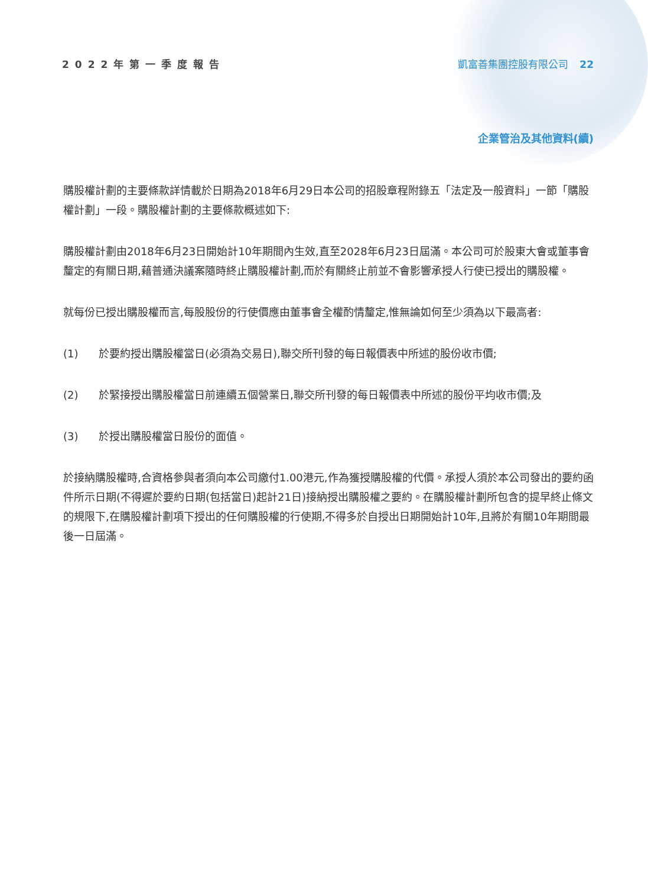2022年第一季度報告 凱富善集團控股有限公司 22
企業管治及其他資料(續)
購股權計劃的主要條款詳情載於日期為2018年6月29日本公司的招股章程附錄五「法定及一般資料」一節「購股權計劃」一段。購股權計劃的主要條款概述如下:
購股權計劃由2018年6月23日開始計10年期間內生效,直至2028年6月23日屆滿。本公司可於股東大會或董事會釐定的有關日期,藉普通決議案隨時終止購股權計劃,而於有關終止前並不會影響承授人行使已授出的購股權。
就每份已授出購股權而言,每股股份的行使價應由董事會全權酌情釐定,惟無論如何至少須為以下最高者:
(1) 於要約授出購股權當日(必須為交易日),聯交所刊發的每日報價表中所述的股份收市價;
(2) 於緊接授出購股權當日前連續五個營業日,聯交所刊發的每日報價表中所述的股份平均收市價;及
(3) 於授出購股權當日股份的面值。
於接納購股權時,合資格參與者須向本公司繳付1.00港元,作為獲授購股權的代價。承授人須於本公司發出的要約函件所示日期(不得遲於要約日期(包括當日)起計21日)接納授出購股權之要約。在購股權計劃所包含的提早終止條文的規限下,在購股權計劃項下授出的任何購股權的行使期,不得多於自授出日期開始計10年,且將於有關10年期間最後一日屆滿。